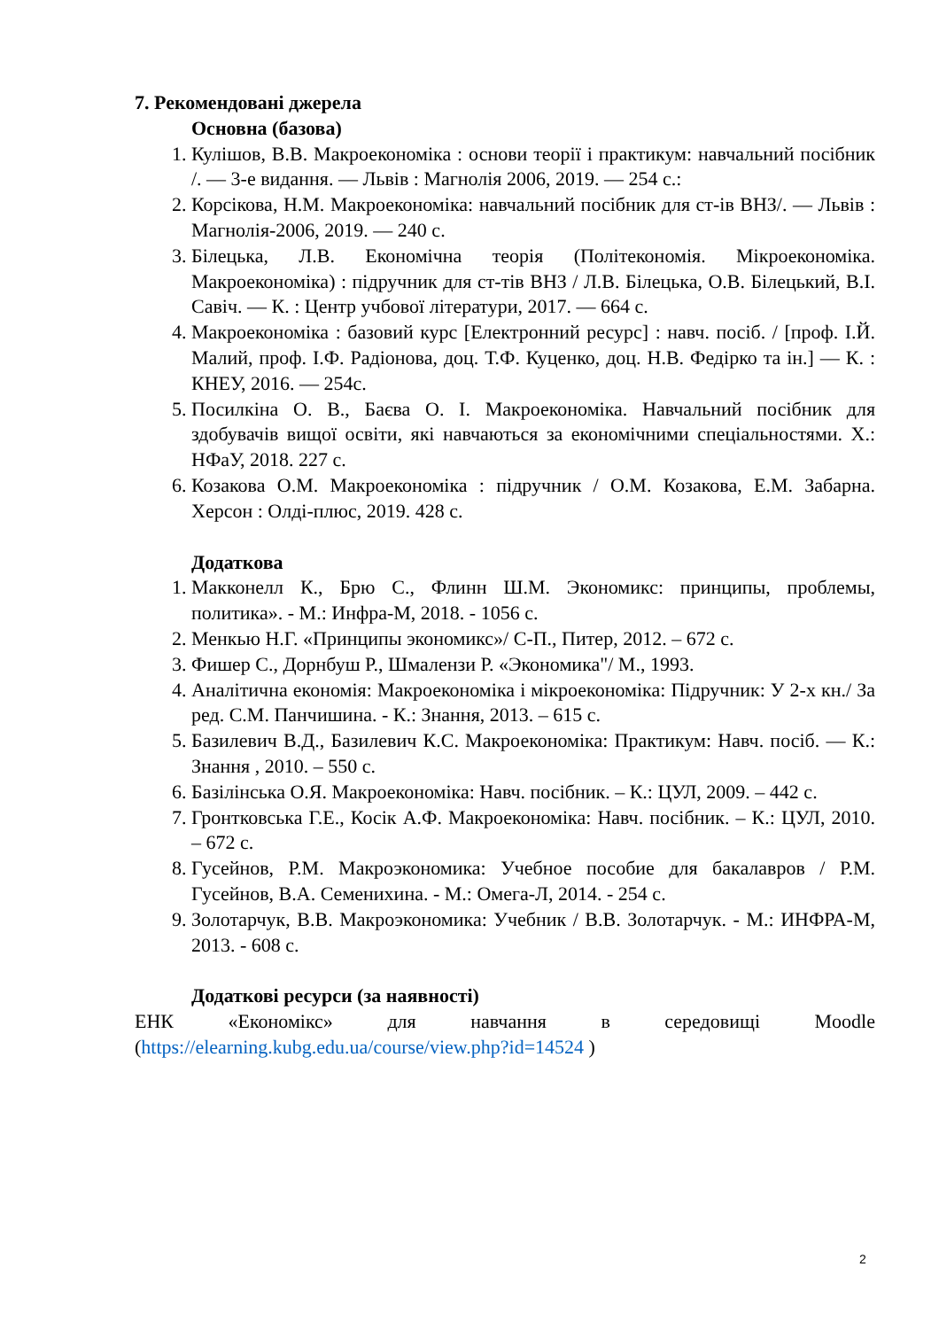7. Рекомендовані джерела
Основна (базова)
1. Кулішов, В.В. Макроекономіка : основи теорії і практикум: навчальний посібник /. — 3-е видання. — Львів : Магнолія 2006, 2019. — 254 с.:
2. Корсікова, Н.М. Макроекономіка: навчальний посібник для ст-ів ВНЗ/. — Львів : Магнолія-2006, 2019. — 240 с.
3. Білецька, Л.В. Економічна теорія (Політекономія. Мікроекономіка. Макроекономіка) : підручник для ст-тів ВНЗ / Л.В. Білецька, О.В. Білецький, В.І. Савіч. — К. : Центр учбової літератури, 2017. — 664 с.
4. Макроекономіка : базовий курс [Електронний ресурс] : навч. посіб. / [проф. І.Й. Малий, проф. І.Ф. Радіонова, доц. Т.Ф. Куценко, доц. Н.В. Федірко та ін.] — К. : КНЕУ, 2016. — 254с.
5. Посилкіна О. В., Баєва О. І. Макроекономіка. Навчальний посібник для здобувачів вищої освіти, які навчаються за економічними спеціальностями. Х.: НФаУ, 2018. 227 с.
6. Козакова О.М. Макроекономіка : підручник / О.М. Козакова, Е.М. Забарна. Херсон : Олді-плюс, 2019. 428 с.
Додаткова
1. Макконелл К., Брю С., Флинн Ш.М. Экономикс: принципы, проблемы, политика». - М.: Инфра-М, 2018. - 1056 с.
2. Менкью Н.Г. «Принципы экономикс»/ С-П., Питер, 2012. – 672 с.
3. Фишер С., Дорнбуш Р., Шмалензи Р. «Экономика"/ М., 1993.
4. Аналітична економія: Макроекономіка і мікроекономіка: Підручник: У 2-х кн./ За ред. С.М. Панчишина. - К.: Знання, 2013. – 615 с.
5. Базилевич В.Д., Базилевич К.С. Макроекономіка: Практикум: Навч. посіб. — К.: Знання , 2010. – 550 с.
6. Базілінська О.Я. Макроекономіка: Навч. посібник. – К.: ЦУЛ, 2009. – 442 с.
7. Гронтковська Г.Е., Косік А.Ф. Макроекономіка: Навч. посібник. – К.: ЦУЛ, 2010. – 672 с.
8. Гусейнов, Р.М. Макроэкономика: Учебное пособие для бакалавров / Р.М. Гусейнов, В.А. Семенихина. - М.: Омега-Л, 2014. - 254 с.
9. Золотарчук, В.В. Макроэкономика: Учебник / В.В. Золотарчук. - М.: ИНФРА-М, 2013. - 608 с.
Додаткові ресурси (за наявності)
ЕНК «Економікс» для навчання в середовищі Moodle
(https://elearning.kubg.edu.ua/course/view.php?id=14524 )
2